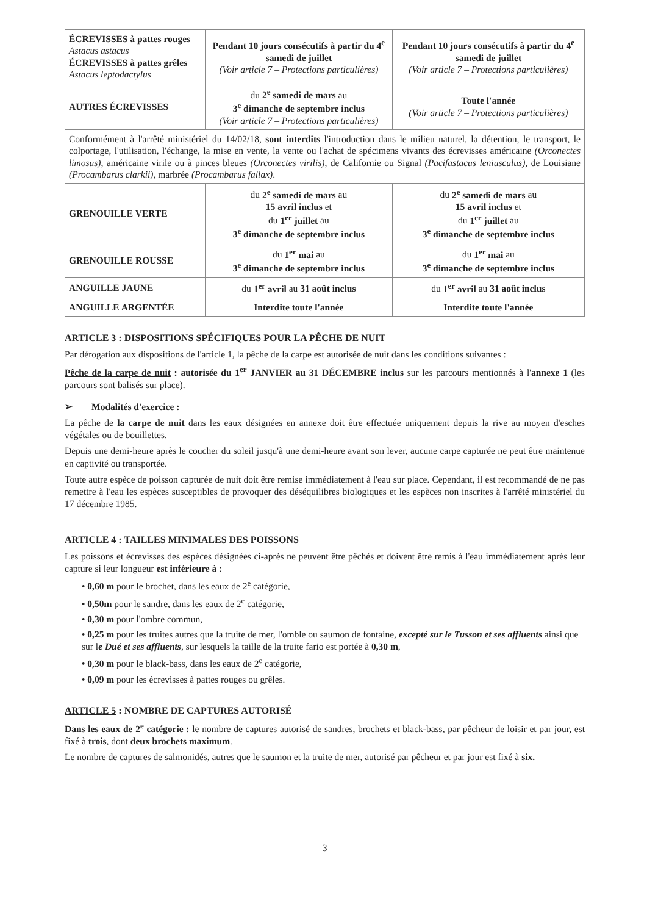| ÉCREVISSES à pattes rouges Astacus astacus ÉCREVISSES à pattes grêles Astacus leptodactylus | Pendant 10 jours consécutifs à partir du 4<sup>e</sup> samedi de juillet (Voir article 7 – Protections particulières) | Pendant 10 jours consécutifs à partir du 4<sup>e</sup> samedi de juillet (Voir article 7 – Protections particulières) |
| AUTRES ÉCREVISSES | du 2<sup>e</sup> samedi de mars au 3<sup>e</sup> dimanche de septembre inclus (Voir article 7 – Protections particulières) | Toute l'année (Voir article 7 – Protections particulières) |
| Conformément à l'arrêté ministériel du 14/02/18, sont interdits l'introduction dans le milieu naturel, la détention, le transport, le colportage, l'utilisation, l'échange, la mise en vente, la vente ou l'achat de spécimens vivants des écrevisses américaine (Orconectes limosus) , américaine virile ou à pinces bleues (Orconectes virilis) , de Californie ou Signal (Pacifastacus leniusculus) , de Louisiane (Procambarus clarkii) , marbrée (Procambarus fallax) . | | |
| GRENOUILLE VERTE | du 2<sup>e</sup> samedi de mars au 15 avril inclus et du 1<sup>er</sup> juillet au 3<sup>e</sup> dimanche de septembre inclus | du 2<sup>e</sup> samedi de mars au 15 avril inclus et du 1<sup>er</sup> juillet au 3<sup>e</sup> dimanche de septembre inclus |
| GRENOUILLE ROUSSE | du 1<sup>er</sup> mai au 3<sup>e</sup> dimanche de septembre inclus | du 1<sup>er</sup> mai au 3<sup>e</sup> dimanche de septembre inclus |
| ANGUILLE JAUNE | du 1<sup>er</sup> avril au 31 août inclus | du 1<sup>er</sup> avril au 31 août inclus |
| ANGUILLE ARGENTÉE | Interdite toute l'année | Interdite toute l'année |
ARTICLE 3 : DISPOSITIONS SPÉCIFIQUES POUR LA PÊCHE DE NUIT
Par dérogation aux dispositions de l'article 1, la pêche de la carpe est autorisée de nuit dans les conditions suivantes :
Pêche de la carpe de nuit : autorisée du 1<sup>er</sup> JANVIER au 31 DÉCEMBRE inclus sur les parcours mentionnés à l'annexe 1 (les parcours sont balisés sur place).
➢ Modalités d'exercice :
La pêche de la carpe de nuit dans les eaux désignées en annexe doit être effectuée uniquement depuis la rive au moyen d'esches végétales ou de bouillettes.
Depuis une demi-heure après le coucher du soleil jusqu'à une demi-heure avant son lever, aucune carpe capturée ne peut être maintenue en captivité ou transportée.
Toute autre espèce de poisson capturée de nuit doit être remise immédiatement à l'eau sur place. Cependant, il est recommandé de ne pas remettre à l'eau les espèces susceptibles de provoquer des déséquilibres biologiques et les espèces non inscrites à l'arrêté ministériel du 17 décembre 1985.
ARTICLE 4 : TAILLES MINIMALES DES POISSONS
Les poissons et écrevisses des espèces désignées ci-après ne peuvent être pêchés et doivent être remis à l'eau immédiatement après leur capture si leur longueur est inférieure à :
• 0,60 m pour le brochet, dans les eaux de 2<sup>e</sup> catégorie,
• 0,50m pour le sandre, dans les eaux de 2<sup>e</sup> catégorie,
• 0,30 m pour l'ombre commun,
• 0,25 m pour les truites autres que la truite de mer, l'omble ou saumon de fontaine, excepté sur le Tusson et ses affluents ainsi que sur le Dué et ses affluents, sur lesquels la taille de la truite fario est portée à 0,30 m,
• 0,30 m pour le black-bass, dans les eaux de 2<sup>e</sup> catégorie,
• 0,09 m pour les écrevisses à pattes rouges ou grêles.
ARTICLE 5 : NOMBRE DE CAPTURES AUTORISÉ
Dans les eaux de 2<sup>e</sup> catégorie : le nombre de captures autorisé de sandres, brochets et black-bass, par pêcheur de loisir et par jour, est fixé à trois, dont deux brochets maximum.
Le nombre de captures de salmonidés, autres que le saumon et la truite de mer, autorisé par pêcheur et par jour est fixé à six.
3